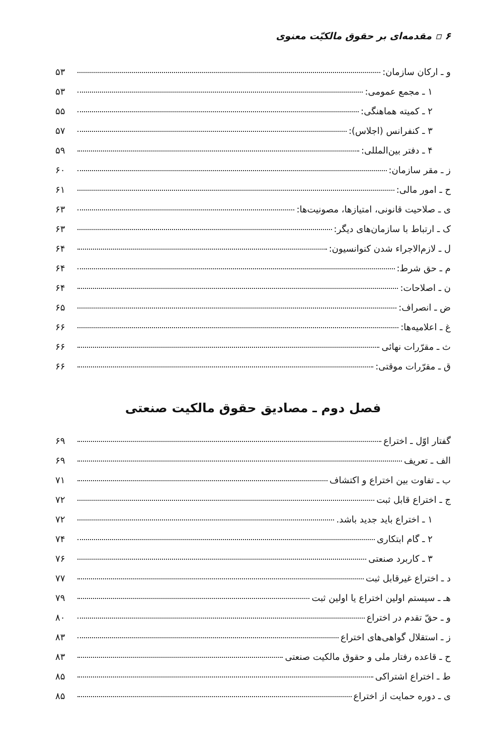۶ ▫ مقدمه‌ای بر حقوق مالکیّت معنوی
و ـ ارکان سازمان: ۵۳
۱ ـ مجمع عمومی: ۵۳
۲ ـ کمیته هماهنگی: ۵۵
۳ ـ کنفرانس (اجلاس): ۵۷
۴ ـ دفتر بین‌المللی: ۵۹
ز ـ مقر سازمان: ۶۰
ح ـ امور مالی: ۶۱
ی ـ صلاحیت قانونی، امتیازها، مصونیت‌ها: ۶۳
ک ـ ارتباط با سازمان‌های دیگر: ۶۳
ل ـ لازم‌الاجراء شدن کنوانسیون: ۶۴
م ـ حق شرط: ۶۴
ن ـ اصلاحات: ۶۴
ض ـ انصراف: ۶۵
غ ـ اعلامیه‌ها: ۶۶
ث ـ مقرّرات نهائی ۶۶
ق ـ مقرّرات موقتی: ۶۶
فصل دوم ـ مصادیق حقوق مالکیت صنعتی
گفتار اوّل ـ اختراع ۶۹
الف ـ تعریف ۶۹
ب ـ تفاوت بین اختراع و اکتشاف ۷۱
ج ـ اختراع قابل ثبت ۷۲
۱ ـ اختراع باید جدید باشد. ۷۲
۲ ـ گام ابتکاری ۷۴
۳ ـ کاربرد صنعتی ۷۶
د ـ اختراع غیرقابل ثبت ۷۷
هـ ـ سیستم اولین اختراع یا اولین ثبت ۷۹
و ـ حقّ تقدم در اختراع ۸۰
ز ـ استقلال گواهی‌های اختراع ۸۳
ح ـ قاعده رفتار ملی و حقوق مالکیت صنعتی ۸۳
ط ـ اختراع اشتراکی ۸۵
ی ـ دوره حمایت از اختراع ۸۵